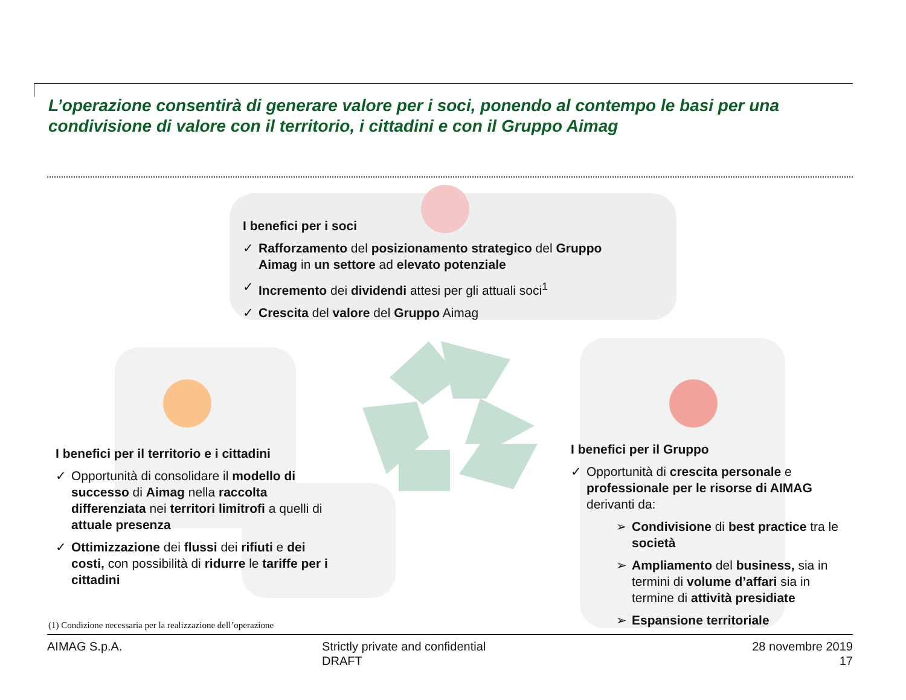L’operazione consentirà di generare valore per i soci, ponendo al contempo le basi per una condivisione di valore con il territorio, i cittadini e con il Gruppo Aimag
I benefici per i soci
✓ Rafforzamento del posizionamento strategico del Gruppo Aimag in un settore ad elevato potenziale
✓ Incremento dei dividendi attesi per gli attuali soci<sup>1</sup>
✓ Crescita del valore del Gruppo Aimag
I benefici per il territorio e i cittadini
✓ Opportunità di consolidare il modello di successo di Aimag nella raccolta differenziata nei territori limitrofi a quelli di attuale presenza
✓ Ottimizzazione dei flussi dei rifiuti e dei costi, con possibilità di ridurre le tariffe per i cittadini
I benefici per il Gruppo
✓ Opportunità di crescita personale e professionale per le risorse di AIMAG derivanti da:
➢ Condivisione di best practice tra le società
➢ Ampliamento del business, sia in termini di volume d’affari sia in termine di attività presidiate
➢ Espansione territoriale
(1) Condizione necessaria per la realizzazione dell’operazione
AIMAG S.p.A.
Strictly private and confidential
DRAFT
28 novembre 2019
17